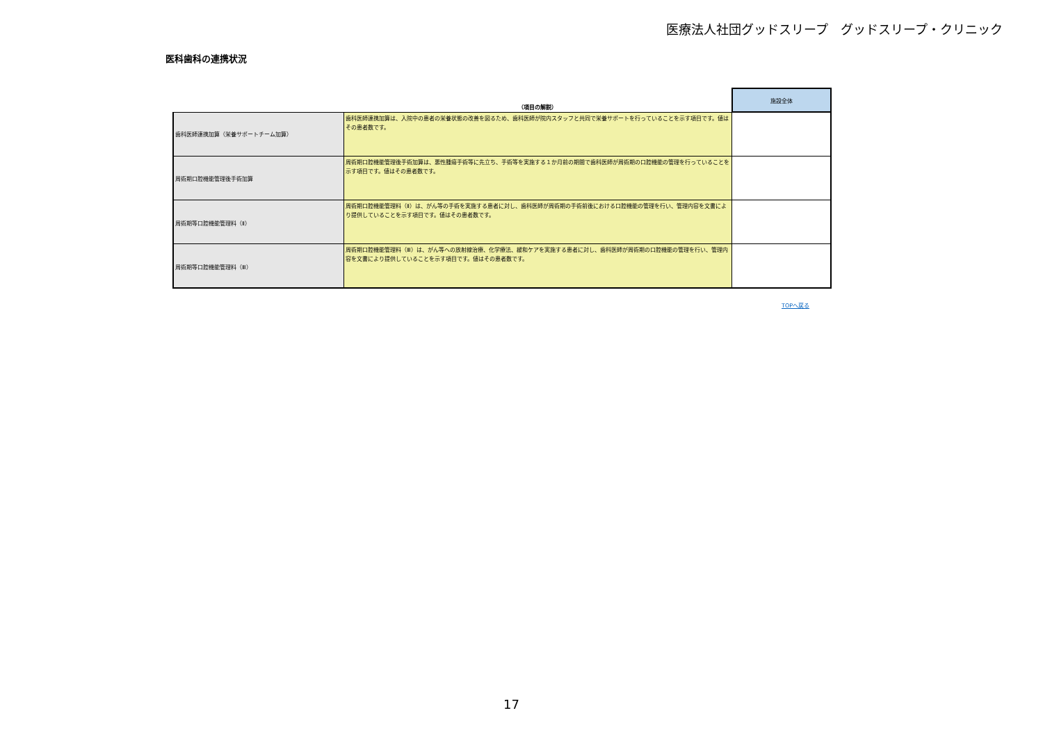医療法人社団グッドスリープ　グッドスリープ・クリニック
医科歯科の連携状況
| | （項目の解説） | 施設全体 |
| --- | --- | --- |
| 歯科医師連携加算（栄養サポートチーム加算） | 歯科医師連携加算は、入院中の患者の栄養状態の改善を図るため、歯科医師が院内スタッフと共同で栄養サポートを行っていることを示す項目です。値はその患者数です。 | |
| 周術期口腔機能管理後手術加算 | 周術期口腔機能管理後手術加算は、悪性腫瘍手術等に先立ち、手術等を実施する１か月前の期間で歯科医師が周術期の口腔機能の管理を行っていることを示す項目です。値はその患者数です。 | |
| 周術期等口腔機能管理料（Ⅱ） | 周術期口腔機能管理料（Ⅱ）は、がん等の手術を実施する患者に対し、歯科医師が周術期の手術前後における口腔機能の管理を行い、管理内容を文書により提供していることを示す項目です。値はその患者数です。 | |
| 周術期等口腔機能管理料（Ⅲ） | 周術期口腔機能管理料（Ⅲ）は、がん等への放射線治療、化学療法、緩和ケアを実施する患者に対し、歯科医師が周術期の口腔機能の管理を行い、管理内容を文書により提供していることを示す項目です。値はその患者数です。 | |
TOPへ戻る
17